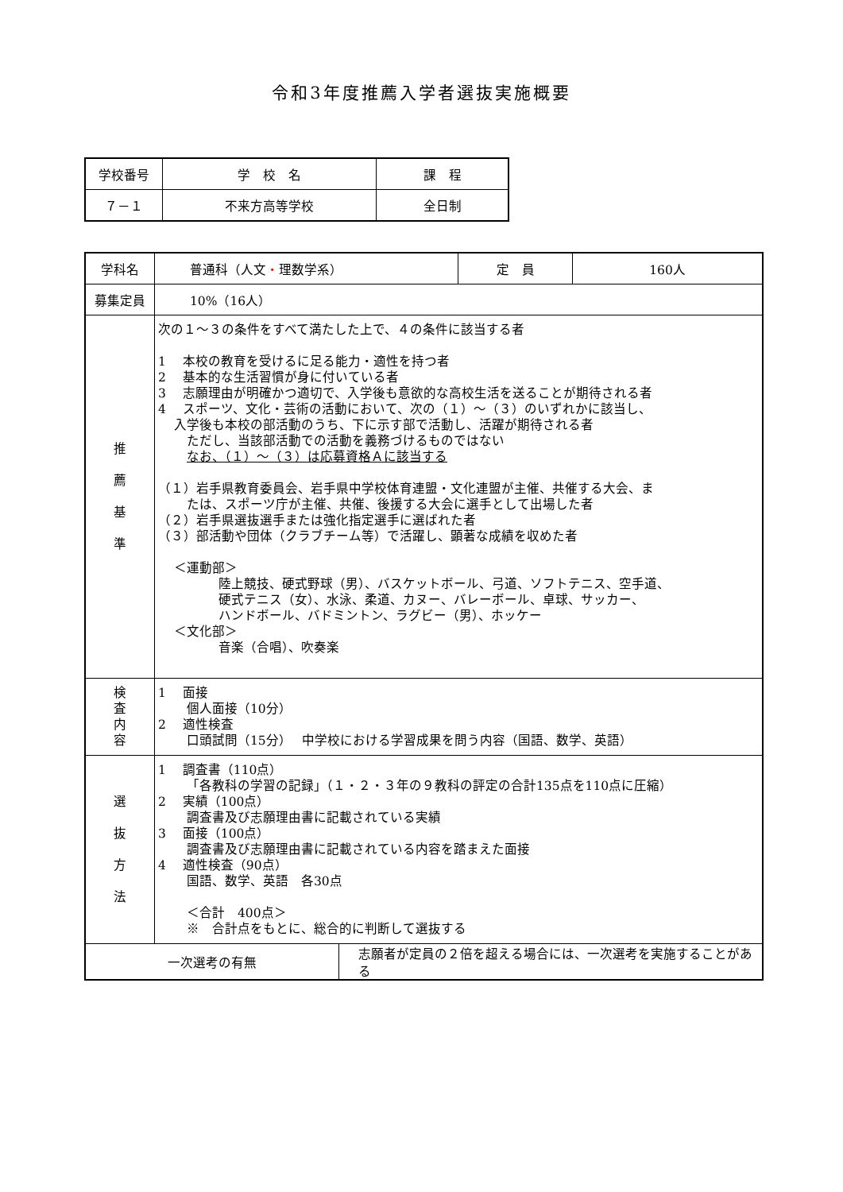令和3年度推薦入学者選抜実施概要
| 学校番号 | 学 校 名 | 課 程 |
| ７－１ | 不来方高等学校 | 全日制 |
| 学科名 | 普通科（人文 ・ 理数学系） | | 定 員 | 160人 |
| 募集定員 | 10%（16人） | | | |
| 推 薦 基 準 | 次の１～３の条件をすべて満たした上で、４の条件に該当する者 1 本校の教育を受けるに足る能力・適性を持つ者 2 基本的な生活習慣が身に付いている者 3 志願理由が明確かつ適切で、入学後も意欲的な高校生活を送ることが期待される者 4 スポーツ、文化・芸術の活動において、次の（１）～（３）のいずれかに該当し、 入学後も本校の部活動のうち、下に示す部で活動し、活躍が期待される者 ただし、当該部活動での活動を義務づけるものではない なお、（１）～（３）は応募資格Ａに該当する （１）岩手県教育委員会、岩手県中学校体育連盟・文化連盟が主催、共催する大会、ま たは、スポーツ庁が主催、共催、後援する大会に選手として出場した者 （２）岩手県選抜選手または強化指定選手に選ばれた者 （３）部活動や団体（クラブチーム等）で活躍し、顕著な成績を収めた者 ＜運動部＞ 陸上競技、硬式野球（男）、バスケットボール、弓道、ソフトテニス、空手道、 硬式テニス（女）、水泳、柔道、カヌー、バレーボール、卓球、サッカー、 ハンドボール、バドミントン、ラグビー（男）、ホッケー ＜文化部＞ 音楽（合唱）、吹奏楽 | | | |
| 検 査 内 容 | 1 面接 個人面接（10分） 2 適性検査 口頭試問（15分） 中学校における学習成果を問う内容（国語、数学、英語） | | | |
| 選 抜 方 法 | 1 調査書（110点） 「各教科の学習の記録」（１・２・３年の９教科の評定の合計135点を110点に圧縮） 2 実績（100点） 調査書及び志願理由書に記載されている実績 3 面接（100点） 調査書及び志願理由書に記載されている内容を踏まえた面接 4 適性検査（90点） 国語、数学、英語 各30点 ＜合計 400点＞ ※ 合計点をもとに、総合的に判断して選抜する | | | |
| 一次選考の有無 | | 志願者が定員の２倍を超える場合には、一次選考を実施することがある | | |